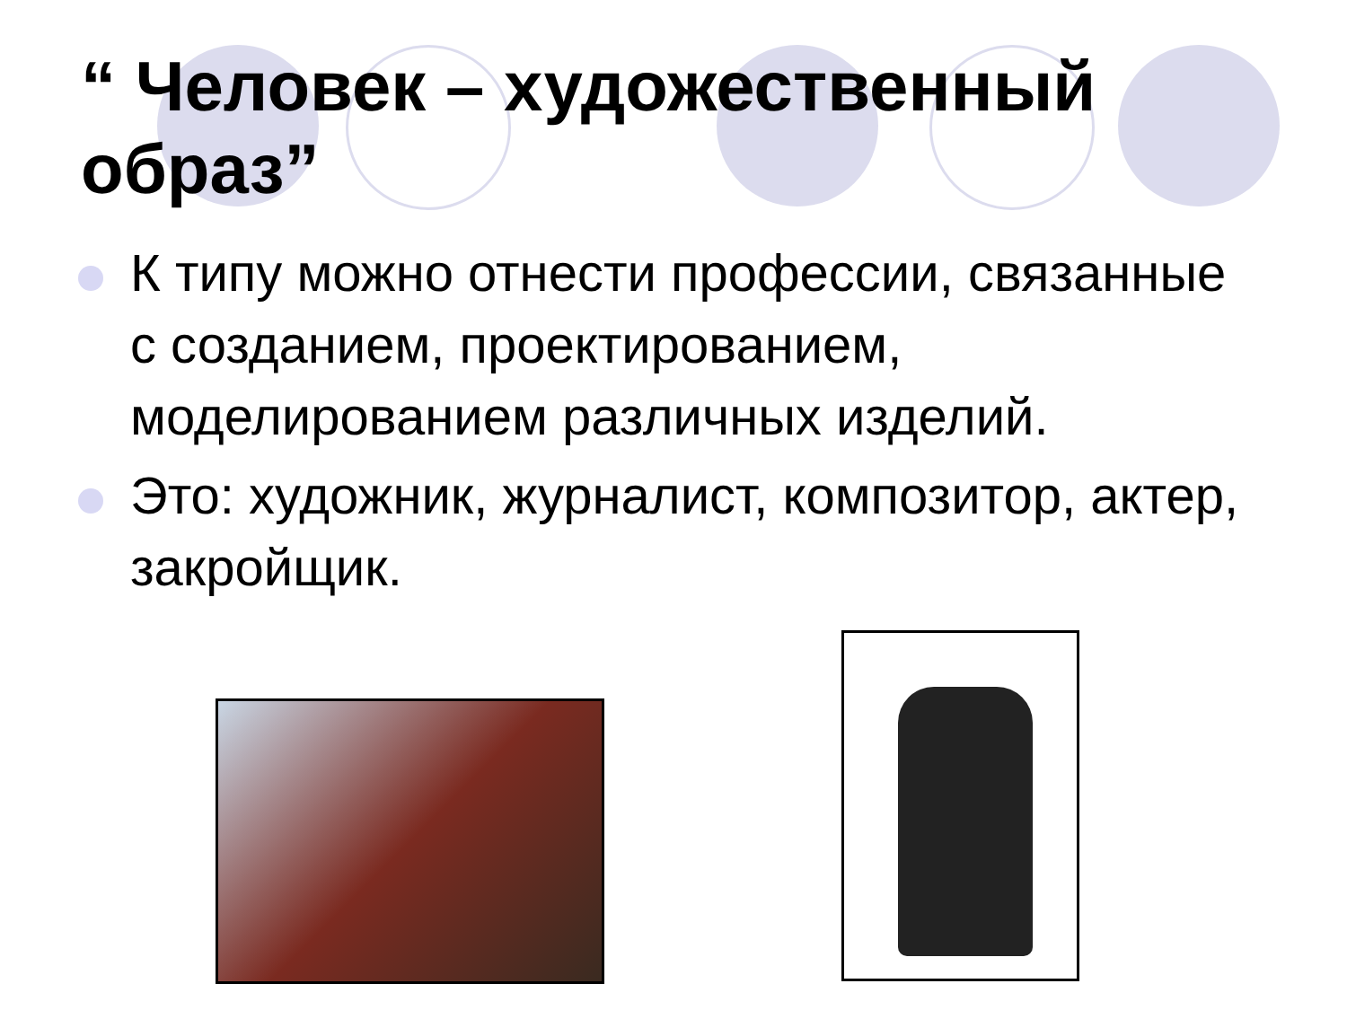“ Человек – художественный образ”
К типу можно отнести профессии, связанные с созданием, проектированием, моделированием различных изделий.
Это: художник, журналист, композитор, актер, закройщик.